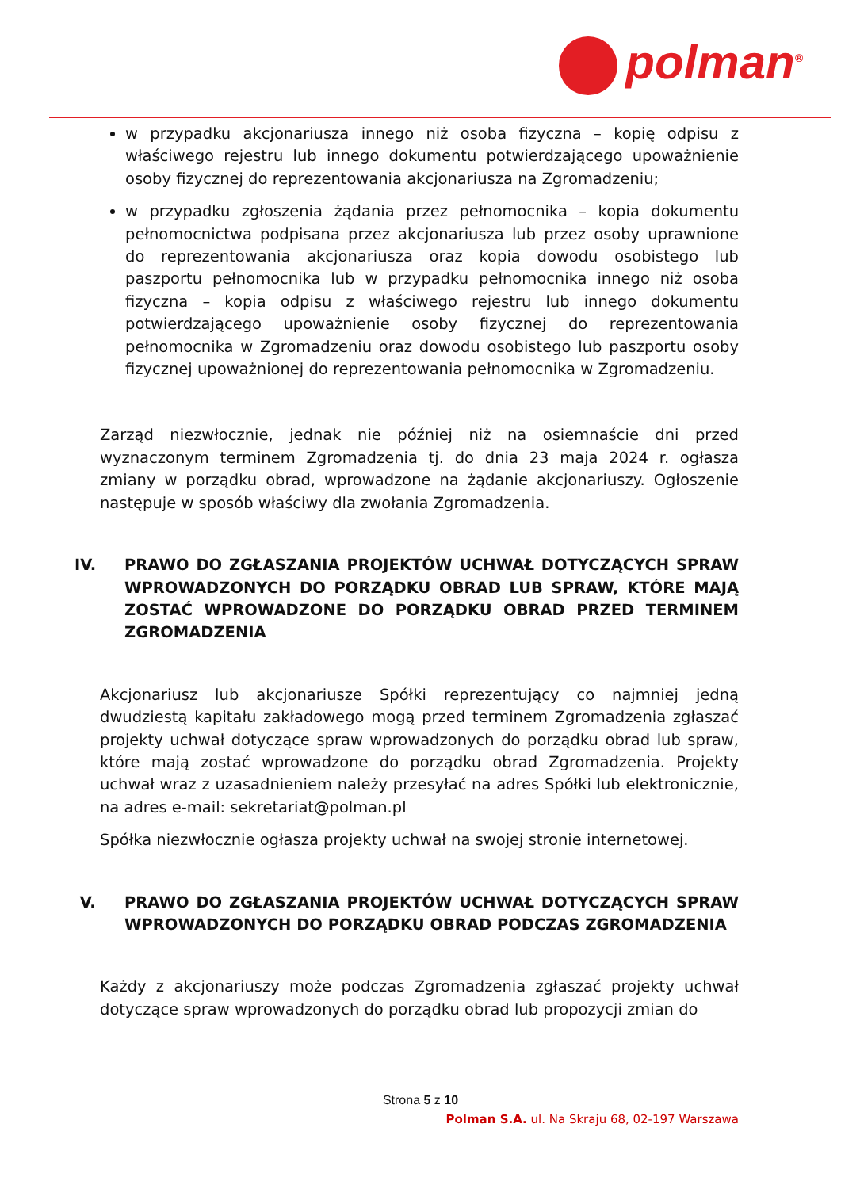polman<sup>®</sup>
w przypadku akcjonariusza innego niż osoba fizyczna – kopię odpisu z właściwego rejestru lub innego dokumentu potwierdzającego upoważnienie osoby fizycznej do reprezentowania akcjonariusza na Zgromadzeniu;
w przypadku zgłoszenia żądania przez pełnomocnika – kopia dokumentu pełnomocnictwa podpisana przez akcjonariusza lub przez osoby uprawnione do reprezentowania akcjonariusza oraz kopia dowodu osobistego lub paszportu pełnomocnika lub w przypadku pełnomocnika innego niż osoba fizyczna – kopia odpisu z właściwego rejestru lub innego dokumentu potwierdzającego upoważnienie osoby fizycznej do reprezentowania pełnomocnika w Zgromadzeniu oraz dowodu osobistego lub paszportu osoby fizycznej upoważnionej do reprezentowania pełnomocnika w Zgromadzeniu.
Zarząd niezwłocznie, jednak nie później niż na osiemnaście dni przed wyznaczonym terminem Zgromadzenia tj. do dnia 23 maja 2024 r. ogłasza zmiany w porządku obrad, wprowadzone na żądanie akcjonariuszy. Ogłoszenie następuje w sposób właściwy dla zwołania Zgromadzenia.
IV. PRAWO DO ZGŁASZANIA PROJEKTÓW UCHWAŁ DOTYCZĄCYCH SPRAW WPROWADZONYCH DO PORZĄDKU OBRAD LUB SPRAW, KTÓRE MAJĄ ZOSTAĆ WPROWADZONE DO PORZĄDKU OBRAD PRZED TERMINEM ZGROMADZENIA
Akcjonariusz lub akcjonariusze Spółki reprezentujący co najmniej jedną dwudziestą kapitału zakładowego mogą przed terminem Zgromadzenia zgłaszać projekty uchwał dotyczące spraw wprowadzonych do porządku obrad lub spraw, które mają zostać wprowadzone do porządku obrad Zgromadzenia. Projekty uchwał wraz z uzasadnieniem należy przesyłać na adres Spółki lub elektronicznie, na adres e-mail: sekretariat@polman.pl
Spółka niezwłocznie ogłasza projekty uchwał na swojej stronie internetowej.
V. PRAWO DO ZGŁASZANIA PROJEKTÓW UCHWAŁ DOTYCZĄCYCH SPRAW WPROWADZONYCH DO PORZĄDKU OBRAD PODCZAS ZGROMADZENIA
Każdy z akcjonariuszy może podczas Zgromadzenia zgłaszać projekty uchwał dotyczące spraw wprowadzonych do porządku obrad lub propozycji zmian do
Strona 5 z 10
Polman S.A. ul. Na Skraju 68, 02-197 Warszawa